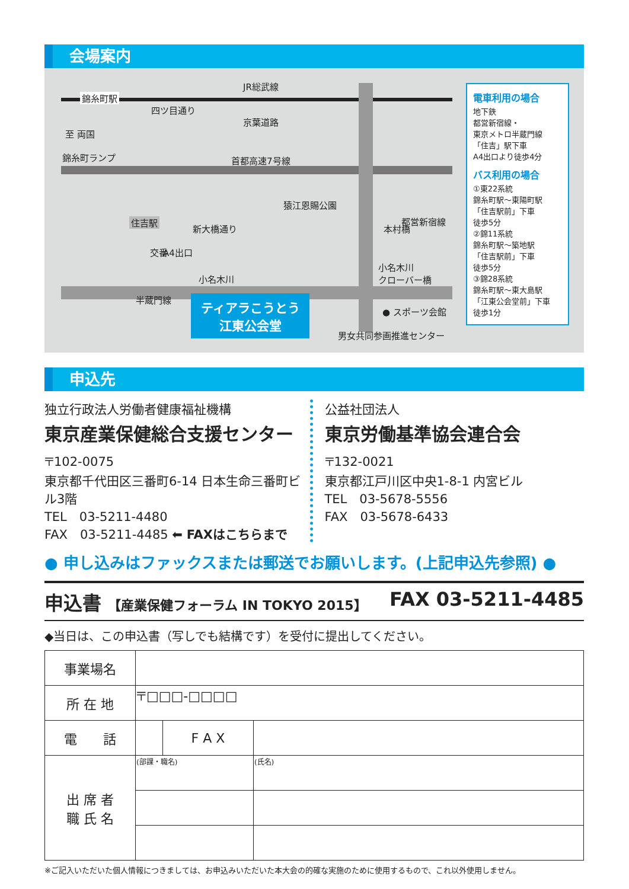会場案内
錦糸町駅
JR総武線
至 両国
京葉道路
錦糸町ランプ 首都高速7号線
猿江恩賜公園
新大橋通り 本村橋
住吉駅 都営新宿線
交番 A4出口
小名木川
小名木川
クローバー橋
● スポーツ会館
男女共同参画推進センター
半蔵門線
四ツ目通り
ティアラこうとう
江東公会堂
電車利用の場合
地下鉄
都営新宿線・
東京メトロ半蔵門線
「住吉」駅下車
A4出口より徒歩4分
バス利用の場合
①東22系統
錦糸町駅～東陽町駅
「住吉駅前」下車
徒歩5分
②錦11系統
錦糸町駅～築地駅
「住吉駅前」下車
徒歩5分
③錦28系統
錦糸町駅～東大島駅
「江東公会堂前」下車
徒歩1分
申込先
独立行政法人労働者健康福祉機構
東京産業保健総合支援センター
〒102-0075
東京都千代田区三番町6-14 日本生命三番町ビル3階
TEL　03-5211-4480
FAX　03-5211-4485 ⬅ FAXはこちらまで
公益社団法人
東京労働基準協会連合会
〒132-0021
東京都江戸川区中央1-8-1 内宮ビル
TEL　03-5678-5556
FAX　03-5678-6433
● 申し込みはファックスまたは郵送でお願いします。(上記申込先参照) ●
申込書 【産業保健フォーラム IN TOKYO 2015】 FAX 03-5211-4485
◆当日は、この申込書（写しでも結構です）を受付に提出してください。
| 事業場名 | | | |
| 所 在 地 | 〒□□□-□□□□ | | |
| 電 話 | | F A X | |
| 出 席 者 職 氏 名 | (部課・職名) | | (氏名) |
※ご記入いただいた個人情報につきましては、お申込みいただいた本大会の的確な実施のために使用するもので、これ以外使用しません。